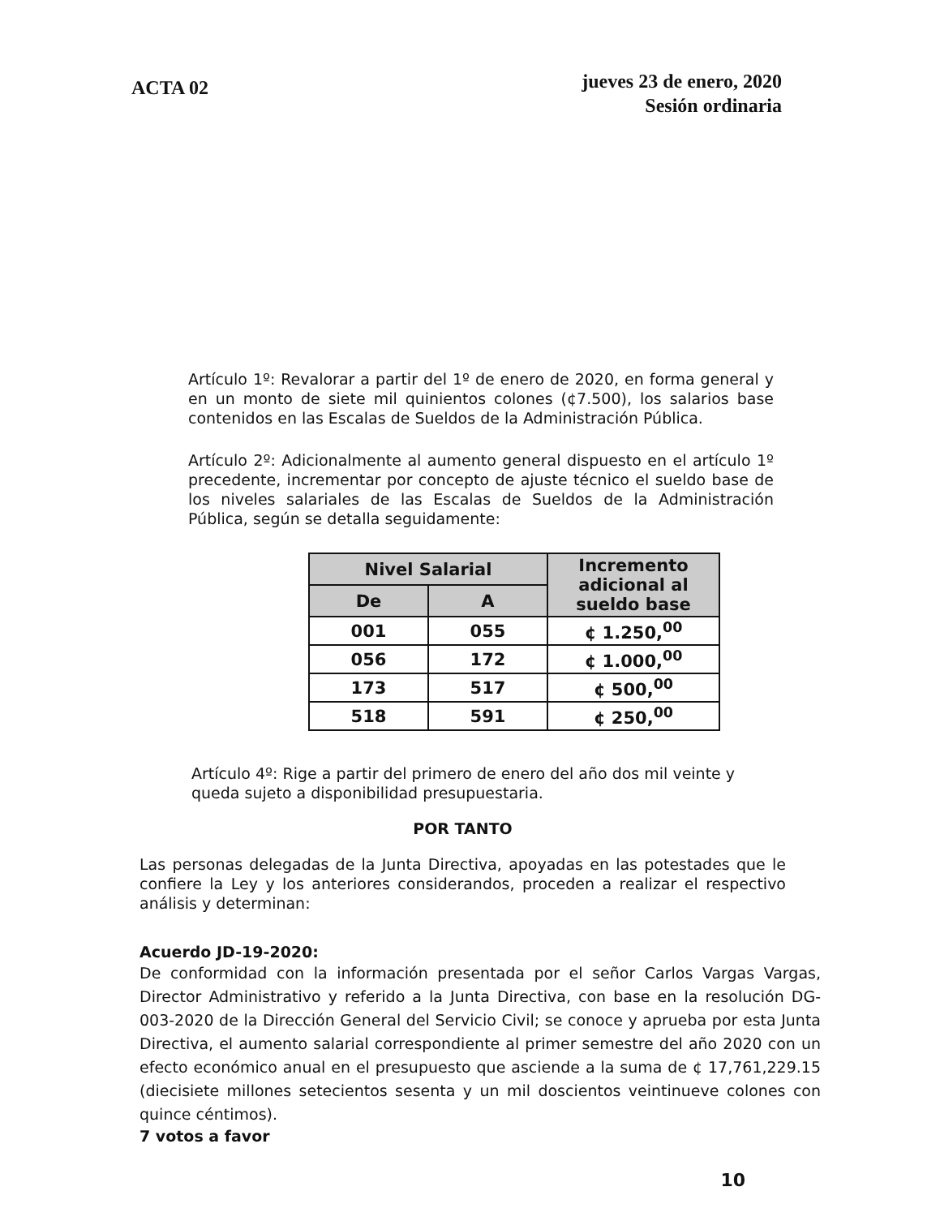ACTA 02
jueves 23 de enero, 2020
Sesión ordinaria
Artículo 1º: Revalorar a partir del 1º de enero de 2020, en forma general y en un monto de siete mil quinientos colones (¢7.500), los salarios base contenidos en las Escalas de Sueldos de la Administración Pública.
Artículo 2º: Adicionalmente al aumento general dispuesto en el artículo 1º precedente, incrementar por concepto de ajuste técnico el sueldo base de los niveles salariales de las Escalas de Sueldos de la Administración Pública, según se detalla seguidamente:
| Nivel Salarial | | Incremento adicional al sueldo base |
| --- | --- | --- |
| De | A | |
| 001 | 055 | ¢ 1.250,<sup>00</sup> |
| 056 | 172 | ¢ 1.000,<sup>00</sup> |
| 173 | 517 | ¢ 500,<sup>00</sup> |
| 518 | 591 | ¢ 250,<sup>00</sup> |
Artículo 4º: Rige a partir del primero de enero del año dos mil veinte y queda sujeto a disponibilidad presupuestaria.
POR TANTO
Las personas delegadas de la Junta Directiva, apoyadas en las potestades que le confiere la Ley y los anteriores considerandos, proceden a realizar el respectivo análisis y determinan:
Acuerdo JD-19-2020:
De conformidad con la información presentada por el señor Carlos Vargas Vargas, Director Administrativo y referido a la Junta Directiva, con base en la resolución DG-003-2020 de la Dirección General del Servicio Civil; se conoce y aprueba por esta Junta Directiva, el aumento salarial correspondiente al primer semestre del año 2020 con un efecto económico anual en el presupuesto que asciende a la suma de ¢ 17,761,229.15 (diecisiete millones setecientos sesenta y un mil doscientos veintinueve colones con quince céntimos).
7 votos a favor
10